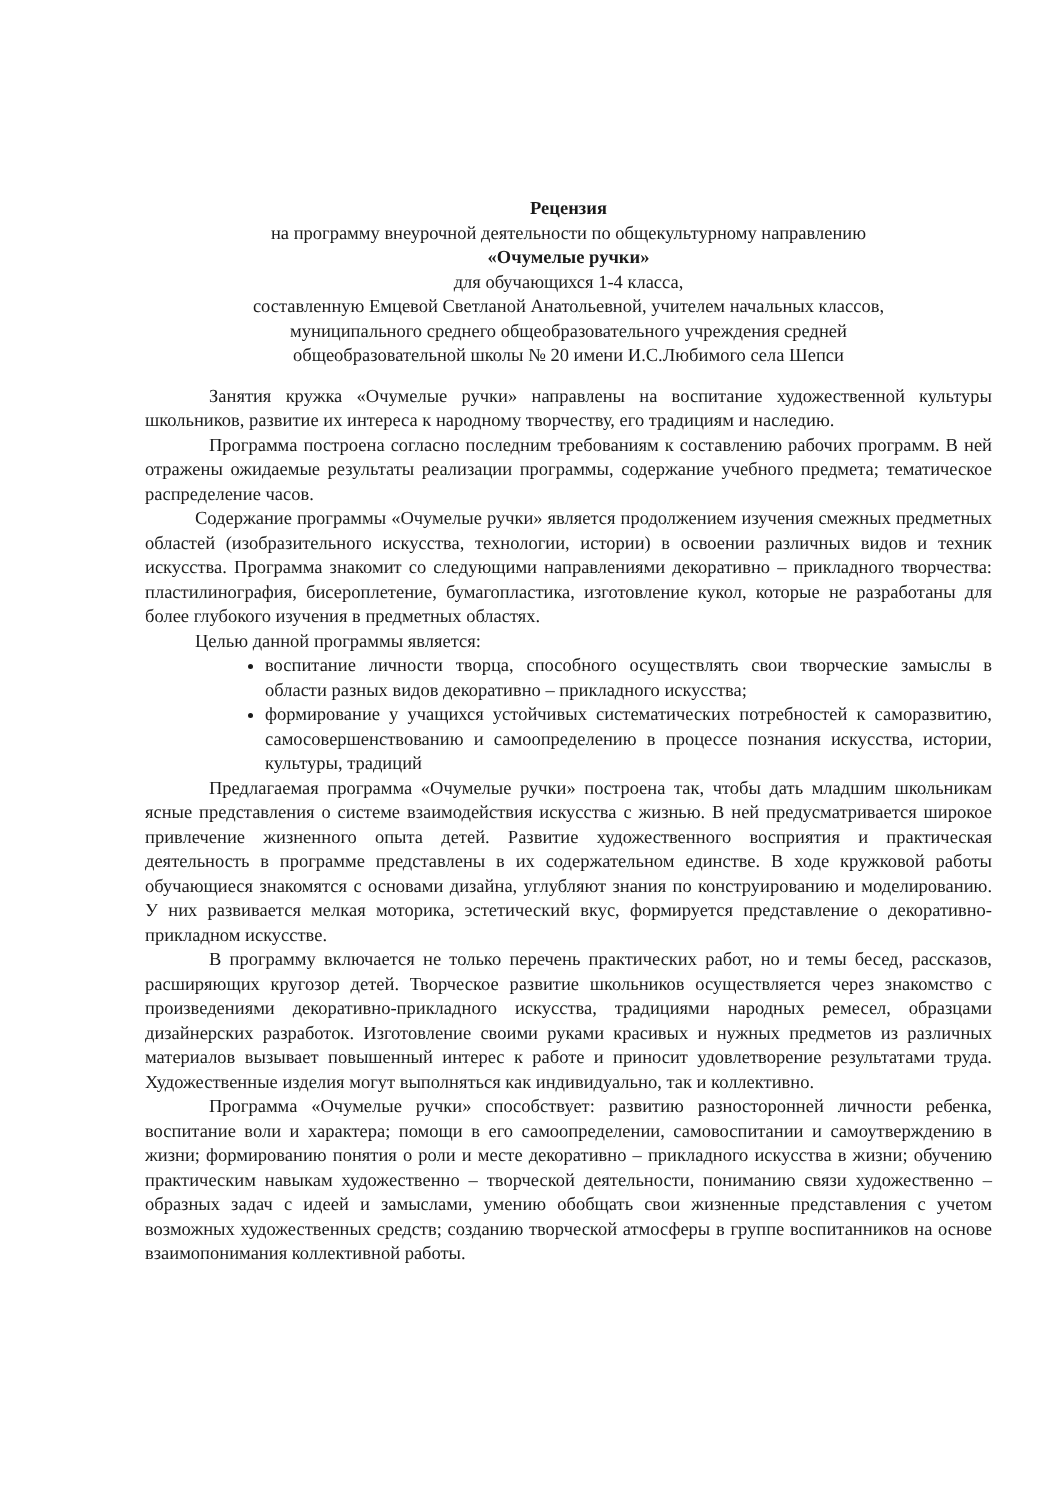Рецензия
на программу внеурочной деятельности по общекультурному направлению
«Очумелые ручки»
для обучающихся 1-4 класса,
составленную Емцевой Светланой Анатольевной, учителем начальных классов,
муниципального среднего общеобразовательного учреждения средней
общеобразовательной школы № 20 имени И.С.Любимого села Шепси
Занятия кружка «Очумелые ручки» направлены на воспитание художественной культуры школьников, развитие их интереса к народному творчеству, его традициям и наследию.
Программа построена согласно последним требованиям к составлению рабочих программ. В ней отражены ожидаемые результаты реализации программы, содержание учебного предмета; тематическое распределение часов.
Содержание программы «Очумелые ручки» является продолжением изучения смежных предметных областей (изобразительного искусства, технологии, истории) в освоении различных видов и техник искусства. Программа знакомит со следующими направлениями декоративно – прикладного творчества: пластилинография, бисероплетение, бумагопластика, изготовление кукол, которые не разработаны для более глубокого изучения в предметных областях.
Целью данной программы является:
воспитание личности творца, способного осуществлять свои творческие замыслы в области разных видов декоративно – прикладного искусства;
формирование у учащихся устойчивых систематических потребностей к саморазвитию, самосовершенствованию и самоопределению в процессе познания искусства, истории, культуры, традиций
Предлагаемая программа «Очумелые ручки» построена так, чтобы дать младшим школьникам ясные представления о системе взаимодействия искусства с жизнью. В ней предусматривается широкое привлечение жизненного опыта детей. Развитие художественного восприятия и практическая деятельность в программе представлены в их содержательном единстве. В ходе кружковой работы обучающиеся знакомятся с основами дизайна, углубляют знания по конструированию и моделированию. У них развивается мелкая моторика, эстетический вкус, формируется представление о декоративно-прикладном искусстве.
В программу включается не только перечень практических работ, но и темы бесед, рассказов, расширяющих кругозор детей. Творческое развитие школьников осуществляется через знакомство с произведениями декоративно-прикладного искусства, традициями народных ремесел, образцами дизайнерских разработок. Изготовление своими руками красивых и нужных предметов из различных материалов вызывает повышенный интерес к работе и приносит удовлетворение результатами труда. Художественные изделия могут выполняться как индивидуально, так и коллективно.
Программа «Очумелые ручки» способствует: развитию разносторонней личности ребенка, воспитание воли и характера; помощи в его самоопределении, самовоспитании и самоутверждению в жизни; формированию понятия о роли и месте декоративно – прикладного искусства в жизни; обучению практическим навыкам художественно – творческой деятельности, пониманию связи художественно – образных задач с идеей и замыслами, умению обобщать свои жизненные представления с учетом возможных художественных средств; созданию творческой атмосферы в группе воспитанников на основе взаимопонимания коллективной работы.